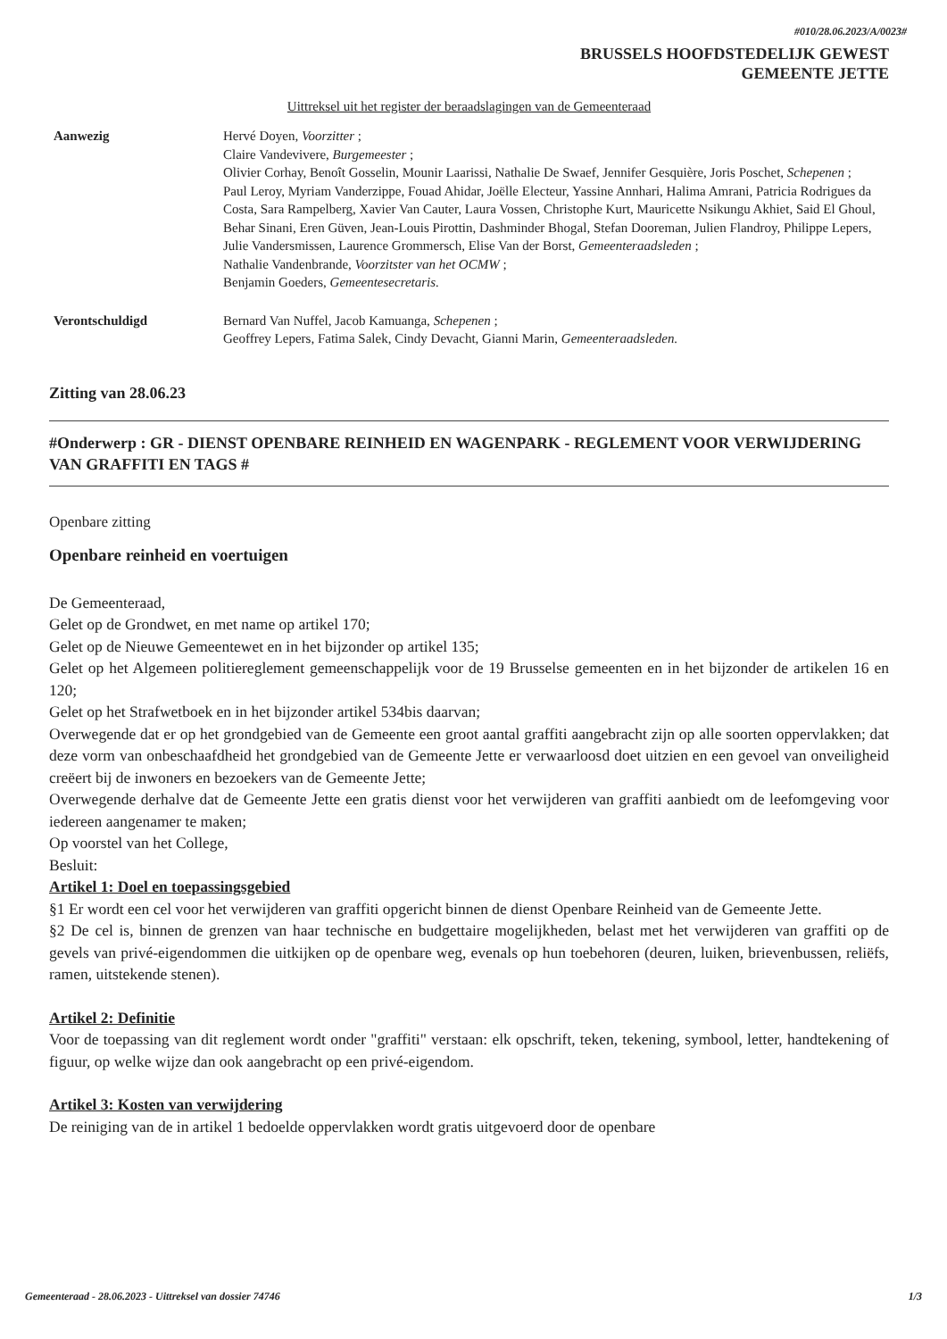#010/28.06.2023/A/0023#
BRUSSELS HOOFDSTEDELIJK GEWEST
GEMEENTE JETTE
Uittreksel uit het register der beraadslagingen van de Gemeenteraad
Aanwezig Hervé Doyen, Voorzitter ;
Claire Vandevivere, Burgemeester ;
Olivier Corhay, Benoît Gosselin, Mounir Laarissi, Nathalie De Swaef, Jennifer Gesquière, Joris Poschet, Schepenen ;
Paul Leroy, Myriam Vanderzippe, Fouad Ahidar, Joëlle Electeur, Yassine Annhari, Halima Amrani, Patricia Rodrigues da Costa, Sara Rampelberg, Xavier Van Cauter, Laura Vossen, Christophe Kurt, Mauricette Nsikungu Akhiet, Said El Ghoul, Behar Sinani, Eren Güven, Jean-Louis Pirottin, Dashminder Bhogal, Stefan Dooreman, Julien Flandroy, Philippe Lepers, Julie Vandersmissen, Laurence Grommersch, Elise Van der Borst, Gemeenteraadsleden ;
Nathalie Vandenbrande, Voorzitster van het OCMW ;
Benjamin Goeders, Gemeentesecretaris.
Verontschuldigd Bernard Van Nuffel, Jacob Kamuanga, Schepenen ;
Geoffrey Lepers, Fatima Salek, Cindy Devacht, Gianni Marin, Gemeenteraadsleden.
Zitting van 28.06.23
#Onderwerp : GR - DIENST OPENBARE REINHEID EN WAGENPARK - REGLEMENT VOOR VERWIJDERING VAN GRAFFITI EN TAGS #
Openbare zitting
Openbare reinheid en voertuigen
De Gemeenteraad,
Gelet op de Grondwet, en met name op artikel 170;
Gelet op de Nieuwe Gemeentewet en in het bijzonder op artikel 135;
Gelet op het Algemeen politiereglement gemeenschappelijk voor de 19 Brusselse gemeenten en in het bijzonder de artikelen 16 en 120;
Gelet op het Strafwetboek en in het bijzonder artikel 534bis daarvan;
Overwegende dat er op het grondgebied van de Gemeente een groot aantal graffiti aangebracht zijn op alle soorten oppervlakken; dat deze vorm van onbeschaafdheid het grondgebied van de Gemeente Jette er verwaarloosd doet uitzien en een gevoel van onveiligheid creëert bij de inwoners en bezoekers van de Gemeente Jette;
Overwegende derhalve dat de Gemeente Jette een gratis dienst voor het verwijderen van graffiti aanbiedt om de leefomgeving voor iedereen aangenamer te maken;
Op voorstel van het College,
Besluit:
Artikel 1: Doel en toepassingsgebied
§1 Er wordt een cel voor het verwijderen van graffiti opgericht binnen de dienst Openbare Reinheid van de Gemeente Jette.
§2 De cel is, binnen de grenzen van haar technische en budgettaire mogelijkheden, belast met het verwijderen van graffiti op de gevels van privé-eigendommen die uitkijken op de openbare weg, evenals op hun toebehoren (deuren, luiken, brievenbussen, reliëfs, ramen, uitstekende stenen).
Artikel 2: Definitie
Voor de toepassing van dit reglement wordt onder "graffiti" verstaan: elk opschrift, teken, tekening, symbool, letter, handtekening of figuur, op welke wijze dan ook aangebracht op een privé-eigendom.
Artikel 3: Kosten van verwijdering
De reiniging van de in artikel 1 bedoelde oppervlakken wordt gratis uitgevoerd door de openbare
Gemeenteraad - 28.06.2023 - Uittreksel van dossier 74746 1/3